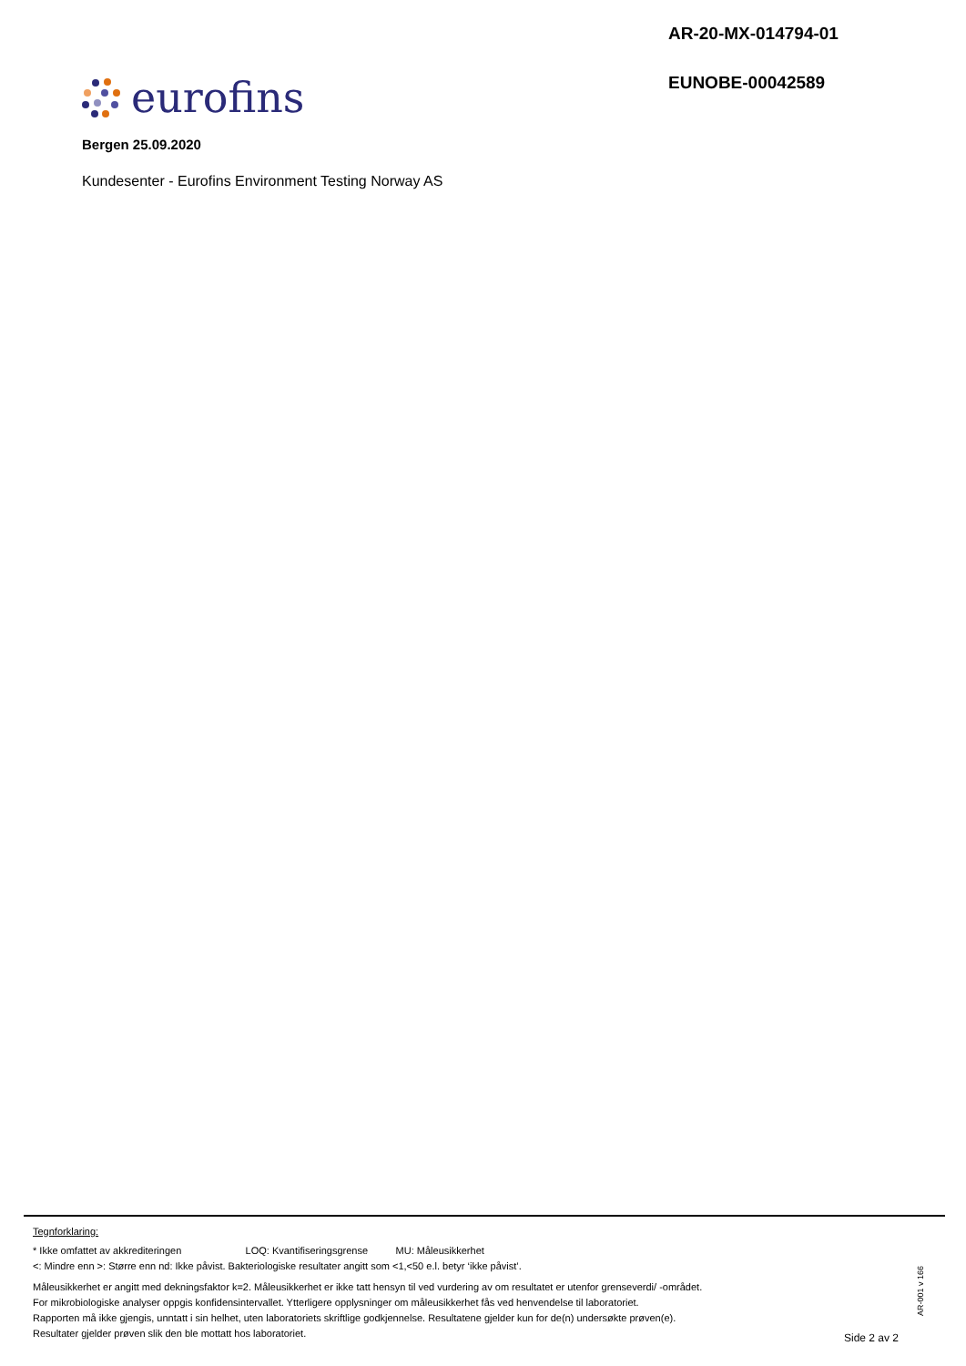AR-20-MX-014794-01
EUNOBE-00042589
eurofins
Bergen 25.09.2020
Kundesenter - Eurofins Environment Testing Norway AS
Tegnforklaring:
* Ikke omfattet av akkrediteringen LOQ: Kvantifiseringsgrense MU: Måleusikkerhet
<: Mindre enn >: Større enn nd: Ikke påvist. Bakteriologiske resultater angitt som <1,<50 e.l. betyr ‘ikke påvist’.
Måleusikkerhet er angitt med dekningsfaktor k=2. Måleusikkerhet er ikke tatt hensyn til ved vurdering av om resultatet er utenfor grenseverdi/ -området.
For mikrobiologiske analyser oppgis konfidensintervallet. Ytterligere opplysninger om måleusikkerhet fås ved henvendelse til laboratoriet.
Rapporten må ikke gjengis, unntatt i sin helhet, uten laboratoriets skriftlige godkjennelse. Resultatene gjelder kun for de(n) undersøkte prøven(e).
Resultater gjelder prøven slik den ble mottatt hos laboratoriet.
AR-001 v 166
Side 2 av 2